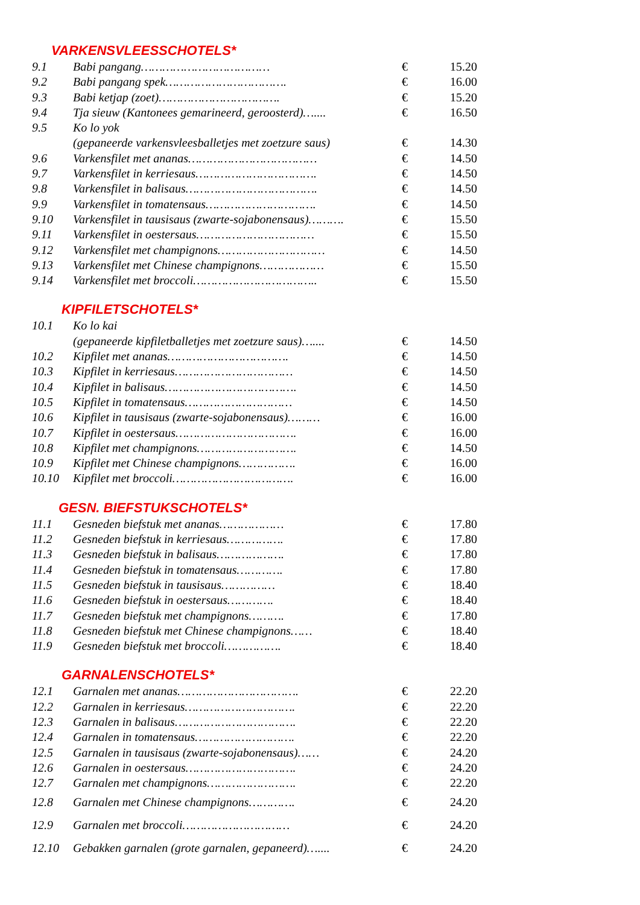VARKENSVLEESSCHOTELS*
| 9.1 | Babi pangang……………………………… | € | 15.20 |
| 9.2 | Babi pangang spek……………………………. | € | 16.00 |
| 9.3 | Babi ketjap (zoet)……………………………. | € | 15.20 |
| 9.4 | Tja sieuw (Kantonees gemarineerd, geroosterd)….... | € | 16.50 |
| 9.5 | Ko lo yok | | |
| | (gepaneerde varkensvleesballetjes met zoetzure saus) | € | 14.30 |
| 9.6 | Varkensfilet met ananas……………………………… | € | 14.50 |
| 9.7 | Varkensfilet in kerriesaus……………………………. | € | 14.50 |
| 9.8 | Varkensfilet in balisaus………………………………. | € | 14.50 |
| 9.9 | Varkensfilet in tomatensaus…………………………. | € | 14.50 |
| 9.10 | Varkensfilet in tausisaus (zwarte-sojabonensaus)………. | € | 15.50 |
| 9.11 | Varkensfilet in oestersaus…………………………… | € | 15.50 |
| 9.12 | Varkensfilet met champignons………………………… | € | 14.50 |
| 9.13 | Varkensfilet met Chinese champignons……………… | € | 15.50 |
| 9.14 | Varkensfilet met broccoli…………………………….. | € | 15.50 |
KIPFILETSCHOTELS*
| 10.1 | Ko lo kai | | |
| | (gepaneerde kipfiletballetjes met zoetzure saus)….... | € | 14.50 |
| 10.2 | Kipfilet met ananas……………………………. | € | 14.50 |
| 10.3 | Kipfilet in kerriesaus…………………………… | € | 14.50 |
| 10.4 | Kipfilet in balisaus………………………………. | € | 14.50 |
| 10.5 | Kipfilet in tomatensaus………………………… | € | 14.50 |
| 10.6 | Kipfilet in tausisaus (zwarte-sojabonensaus)……… | € | 16.00 |
| 10.7 | Kipfilet in oestersaus……………………………. | € | 16.00 |
| 10.8 | Kipfilet met champignons………………………. | € | 14.50 |
| 10.9 | Kipfilet met Chinese champignons……………. | € | 16.00 |
| 10.10 | Kipfilet met broccoli……………………………. | € | 16.00 |
GESN. BIEFSTUKSCHOTELS*
| 11.1 | Gesneden biefstuk met ananas……………… | € | 17.80 |
| 11.2 | Gesneden biefstuk in kerriesaus……………. | € | 17.80 |
| 11.3 | Gesneden biefstuk in balisaus………………. | € | 17.80 |
| 11.4 | Gesneden biefstuk in tomatensaus…………. | € | 17.80 |
| 11.5 | Gesneden biefstuk in tausisaus…………… | € | 18.40 |
| 11.6 | Gesneden biefstuk in oestersaus…………. | € | 18.40 |
| 11.7 | Gesneden biefstuk met champignons………. | € | 17.80 |
| 11.8 | Gesneden biefstuk met Chinese champignons…… | € | 18.40 |
| 11.9 | Gesneden biefstuk met broccoli……………. | € | 18.40 |
GARNALENSCHOTELS*
| 12.1 | Garnalen met ananas……………………………. | € | 22.20 |
| 12.2 | Garnalen in kerriesaus…………………………. | € | 22.20 |
| 12.3 | Garnalen in balisaus……………………………. | € | 22.20 |
| 12.4 | Garnalen in tomatensaus………………………. | € | 22.20 |
| 12.5 | Garnalen in tausisaus (zwarte-sojabonensaus)…… | € | 24.20 |
| 12.6 | Garnalen in oestersaus…………………………. | € | 24.20 |
| 12.7 | Garnalen met champignons……………………. | € | 22.20 |
| 12.8 | Garnalen met Chinese champignons…………. | € | 24.20 |
| 12.9 | Garnalen met broccoli………………………… | € | 24.20 |
| 12.10 | Gebakken garnalen (grote garnalen, gepaneerd)….... | € | 24.20 |